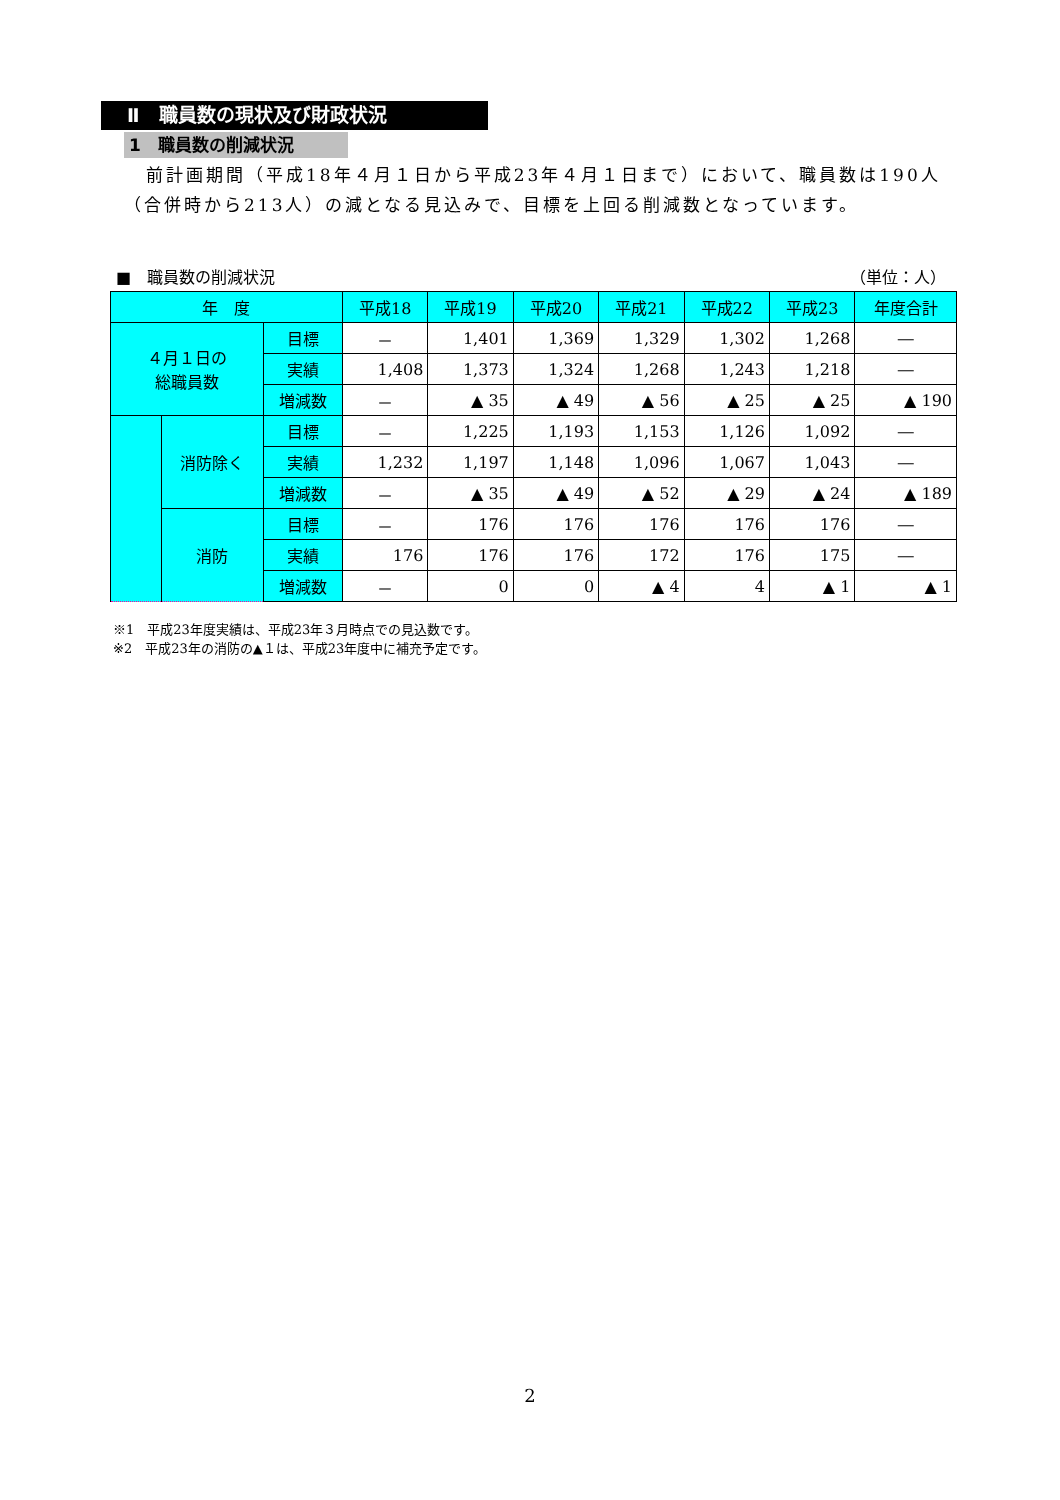Ⅱ　職員数の現状及び財政状況
1　職員数の削減状況
前計画期間（平成18年４月１日から平成23年４月１日まで）において、職員数は190人（合併時から213人）の減となる見込みで、目標を上回る削減数となっています。
■　職員数の削減状況 （単位：人）
| 年 度 | | | 平成18 | 平成19 | 平成20 | 平成21 | 平成22 | 平成23 | 年度合計 |
| --- | --- | --- | --- | --- | --- | --- | --- | --- | --- |
| ４月１日の 総職員数 | | 目標 | － | 1,401 | 1,369 | 1,329 | 1,302 | 1,268 | ― |
| | | 実績 | 1,408 | 1,373 | 1,324 | 1,268 | 1,243 | 1,218 | ― |
| | | 増減数 | － | ▲ 35 | ▲ 49 | ▲ 56 | ▲ 25 | ▲ 25 | ▲ 190 |
| | 消防除く | 目標 | － | 1,225 | 1,193 | 1,153 | 1,126 | 1,092 | ― |
| | | 実績 | 1,232 | 1,197 | 1,148 | 1,096 | 1,067 | 1,043 | ― |
| | | 増減数 | － | ▲ 35 | ▲ 49 | ▲ 52 | ▲ 29 | ▲ 24 | ▲ 189 |
| | 消防 | 目標 | － | 176 | 176 | 176 | 176 | 176 | ― |
| | | 実績 | 176 | 176 | 176 | 172 | 176 | 175 | ― |
| | | 増減数 | － | 0 | 0 | ▲ 4 | 4 | ▲ 1 | ▲ 1 |
※1　平成23年度実績は、平成23年３月時点での見込数です。
※2　平成23年の消防の▲１は、平成23年度中に補充予定です。
2